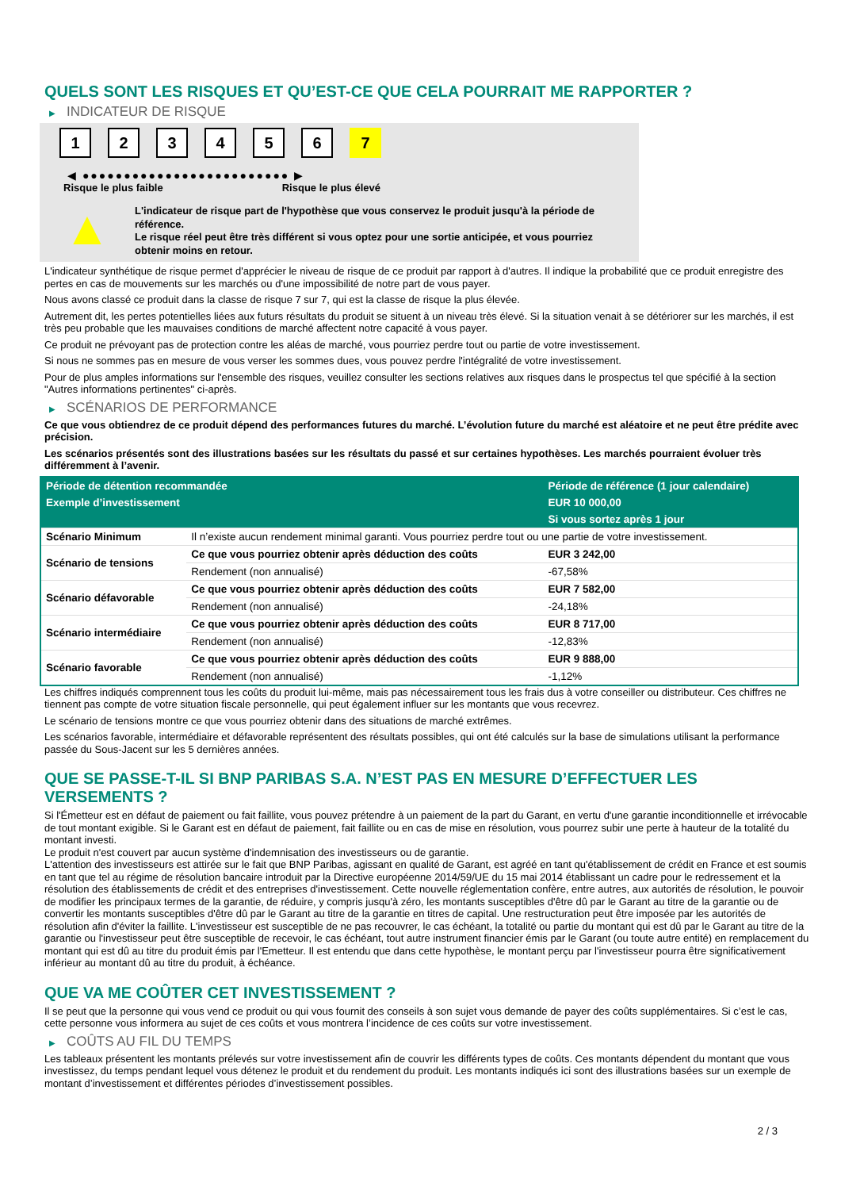QUELS SONT LES RISQUES ET QU’EST-CE QUE CELA POURRAIT ME RAPPORTER ?
▶ INDICATEUR DE RISQUE
1 2 3 4 5 6 7
◀ ●●●●●●●●●●●●●●●●●●●●●●●●● ▶
Risque le plus faible Risque le plus élevé
▲
L'indicateur de risque part de l'hypothèse que vous conservez le produit jusqu'à la période de référence.
Le risque réel peut être très différent si vous optez pour une sortie anticipée, et vous pourriez obtenir moins en retour.
L'indicateur synthétique de risque permet d'apprécier le niveau de risque de ce produit par rapport à d'autres. Il indique la probabilité que ce produit enregistre des pertes en cas de mouvements sur les marchés ou d'une impossibilité de notre part de vous payer.
Nous avons classé ce produit dans la classe de risque 7 sur 7, qui est la classe de risque la plus élevée.
Autrement dit, les pertes potentielles liées aux futurs résultats du produit se situent à un niveau très élevé. Si la situation venait à se détériorer sur les marchés, il est très peu probable que les mauvaises conditions de marché affectent notre capacité à vous payer.
Ce produit ne prévoyant pas de protection contre les aléas de marché, vous pourriez perdre tout ou partie de votre investissement.
Si nous ne sommes pas en mesure de vous verser les sommes dues, vous pouvez perdre l'intégralité de votre investissement.
Pour de plus amples informations sur l'ensemble des risques, veuillez consulter les sections relatives aux risques dans le prospectus tel que spécifié à la section "Autres informations pertinentes" ci-après.
▶ SCÉNARIOS DE PERFORMANCE
Ce que vous obtiendrez de ce produit dépend des performances futures du marché. L’évolution future du marché est aléatoire et ne peut être prédite avec précision.
Les scénarios présentés sont des illustrations basées sur les résultats du passé et sur certaines hypothèses. Les marchés pourraient évoluer très différemment à l’avenir.
| Période de détention recommandée | | Période de référence (1 jour calendaire) |
| --- | --- | --- |
| Exemple d’investissement | | EUR 10 000,00 |
| | | Si vous sortez après 1 jour |
| Scénario Minimum | Il n’existe aucun rendement minimal garanti. Vous pourriez perdre tout ou une partie de votre investissement. | |
| Scénario de tensions | Ce que vous pourriez obtenir après déduction des coûts | EUR 3 242,00 |
| | Rendement (non annualisé) | -67,58% |
| Scénario défavorable | Ce que vous pourriez obtenir après déduction des coûts | EUR 7 582,00 |
| | Rendement (non annualisé) | -24,18% |
| Scénario intermédiaire | Ce que vous pourriez obtenir après déduction des coûts | EUR 8 717,00 |
| | Rendement (non annualisé) | -12,83% |
| Scénario favorable | Ce que vous pourriez obtenir après déduction des coûts | EUR 9 888,00 |
| | Rendement (non annualisé) | -1,12% |
Les chiffres indiqués comprennent tous les coûts du produit lui-même, mais pas nécessairement tous les frais dus à votre conseiller ou distributeur. Ces chiffres ne tiennent pas compte de votre situation fiscale personnelle, qui peut également influer sur les montants que vous recevrez.
Le scénario de tensions montre ce que vous pourriez obtenir dans des situations de marché extrêmes.
Les scénarios favorable, intermédiaire et défavorable représentent des résultats possibles, qui ont été calculés sur la base de simulations utilisant la performance passée du Sous-Jacent sur les 5 dernières années.
QUE SE PASSE-T-IL SI BNP PARIBAS S.A. N’EST PAS EN MESURE D’EFFECTUER LES VERSEMENTS ?
Si l'Émetteur est en défaut de paiement ou fait faillite, vous pouvez prétendre à un paiement de la part du Garant, en vertu d'une garantie inconditionnelle et irrévocable de tout montant exigible. Si le Garant est en défaut de paiement, fait faillite ou en cas de mise en résolution, vous pourrez subir une perte à hauteur de la totalité du montant investi.
Le produit n'est couvert par aucun système d'indemnisation des investisseurs ou de garantie.
L'attention des investisseurs est attirée sur le fait que BNP Paribas, agissant en qualité de Garant, est agréé en tant qu'établissement de crédit en France et est soumis en tant que tel au régime de résolution bancaire introduit par la Directive européenne 2014/59/UE du 15 mai 2014 établissant un cadre pour le redressement et la résolution des établissements de crédit et des entreprises d'investissement. Cette nouvelle réglementation confère, entre autres, aux autorités de résolution, le pouvoir de modifier les principaux termes de la garantie, de réduire, y compris jusqu'à zéro, les montants susceptibles d'être dû par le Garant au titre de la garantie ou de convertir les montants susceptibles d'être dû par le Garant au titre de la garantie en titres de capital. Une restructuration peut être imposée par les autorités de résolution afin d'éviter la faillite. L'investisseur est susceptible de ne pas recouvrer, le cas échéant, la totalité ou partie du montant qui est dû par le Garant au titre de la garantie ou l'investisseur peut être susceptible de recevoir, le cas échéant, tout autre instrument financier émis par le Garant (ou toute autre entité) en remplacement du montant qui est dû au titre du produit émis par l'Emetteur. Il est entendu que dans cette hypothèse, le montant perçu par l'investisseur pourra être significativement inférieur au montant dû au titre du produit, à échéance.
QUE VA ME COÛTER CET INVESTISSEMENT ?
Il se peut que la personne qui vous vend ce produit ou qui vous fournit des conseils à son sujet vous demande de payer des coûts supplémentaires. Si c’est le cas, cette personne vous informera au sujet de ces coûts et vous montrera l’incidence de ces coûts sur votre investissement.
▶ COÛTS AU FIL DU TEMPS
Les tableaux présentent les montants prélevés sur votre investissement afin de couvrir les différents types de coûts. Ces montants dépendent du montant que vous investissez, du temps pendant lequel vous détenez le produit et du rendement du produit. Les montants indiqués ici sont des illustrations basées sur un exemple de montant d’investissement et différentes périodes d’investissement possibles.
2 / 3